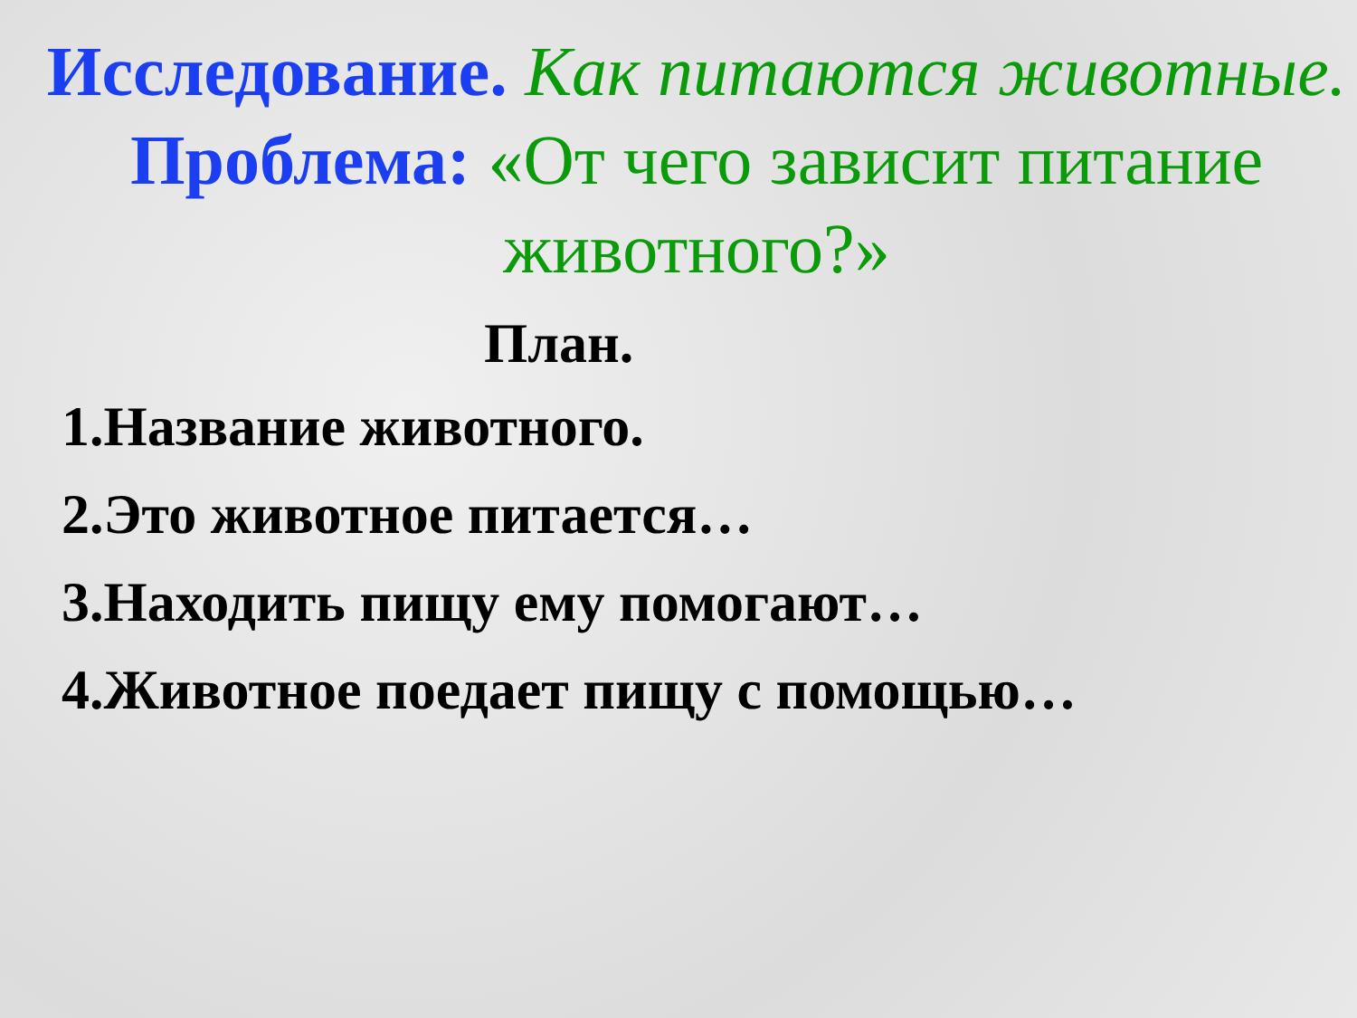Исследование. Как питаются животные.
Проблема: «От чего зависит питание животного?»
План.
1.Название животного.
2.Это животное питается…
3.Находить пищу ему помогают…
4.Животное поедает пищу с помощью…